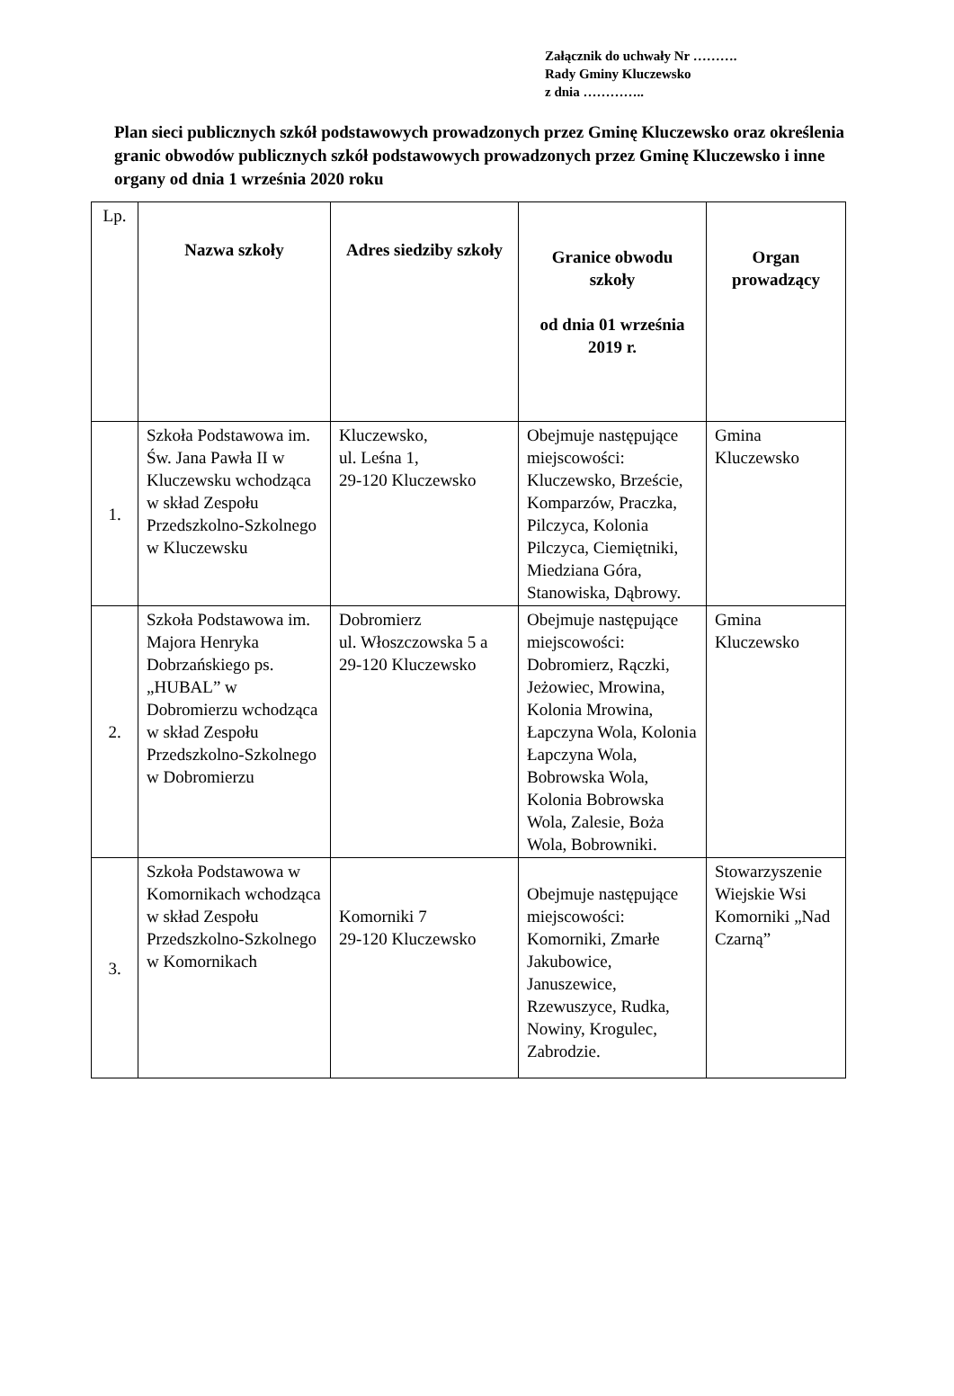Załącznik do uchwały Nr ……….
Rady Gminy Kluczewsko
z dnia …………..
Plan sieci publicznych szkół podstawowych prowadzonych przez Gminę Kluczewsko oraz określenia granic obwodów publicznych szkół podstawowych prowadzonych przez Gminę Kluczewsko i inne organy od dnia 1 września 2020 roku
| Lp. | Nazwa szkoły | Adres siedziby szkoły | Granice obwodu szkoły od dnia 01 września 2019 r. | Organ prowadzący |
| --- | --- | --- | --- | --- |
| 1. | Szkoła Podstawowa im. Św. Jana Pawła II w Kluczewsku wchodząca w skład Zespołu Przedszkolno-Szkolnego w Kluczewsku | Kluczewsko, ul. Leśna 1, 29-120 Kluczewsko | Obejmuje następujące miejscowości: Kluczewsko, Brzeście, Komparzów, Praczka, Pilczyca, Kolonia Pilczyca, Ciemiętniki, Miedziana Góra, Stanowiska, Dąbrowy. | Gmina Kluczewsko |
| 2. | Szkoła Podstawowa im. Majora Henryka Dobrzańskiego ps. „HUBAL” w Dobromierzu wchodząca w skład Zespołu Przedszkolno-Szkolnego w Dobromierzu | Dobromierz ul. Włoszczowska 5 a 29-120 Kluczewsko | Obejmuje następujące miejscowości: Dobromierz, Rączki, Jeżowiec, Mrowina, Kolonia Mrowina, Łapczyna Wola, Kolonia Łapczyna Wola, Bobrowska Wola, Kolonia Bobrowska Wola, Zalesie, Boża Wola, Bobrowniki. | Gmina Kluczewsko |
| 3. | Szkoła Podstawowa w Komornikach wchodząca w skład Zespołu Przedszkolno-Szkolnego w Komornikach | Komorniki 7 29-120 Kluczewsko | Obejmuje następujące miejscowości: Komorniki, Zmarłe Jakubowice, Januszewice, Rzewuszyce, Rudka, Nowiny, Krogulec, Zabrodzie. | Stowarzyszenie Wiejskie Wsi Komorniki „Nad Czarną” |